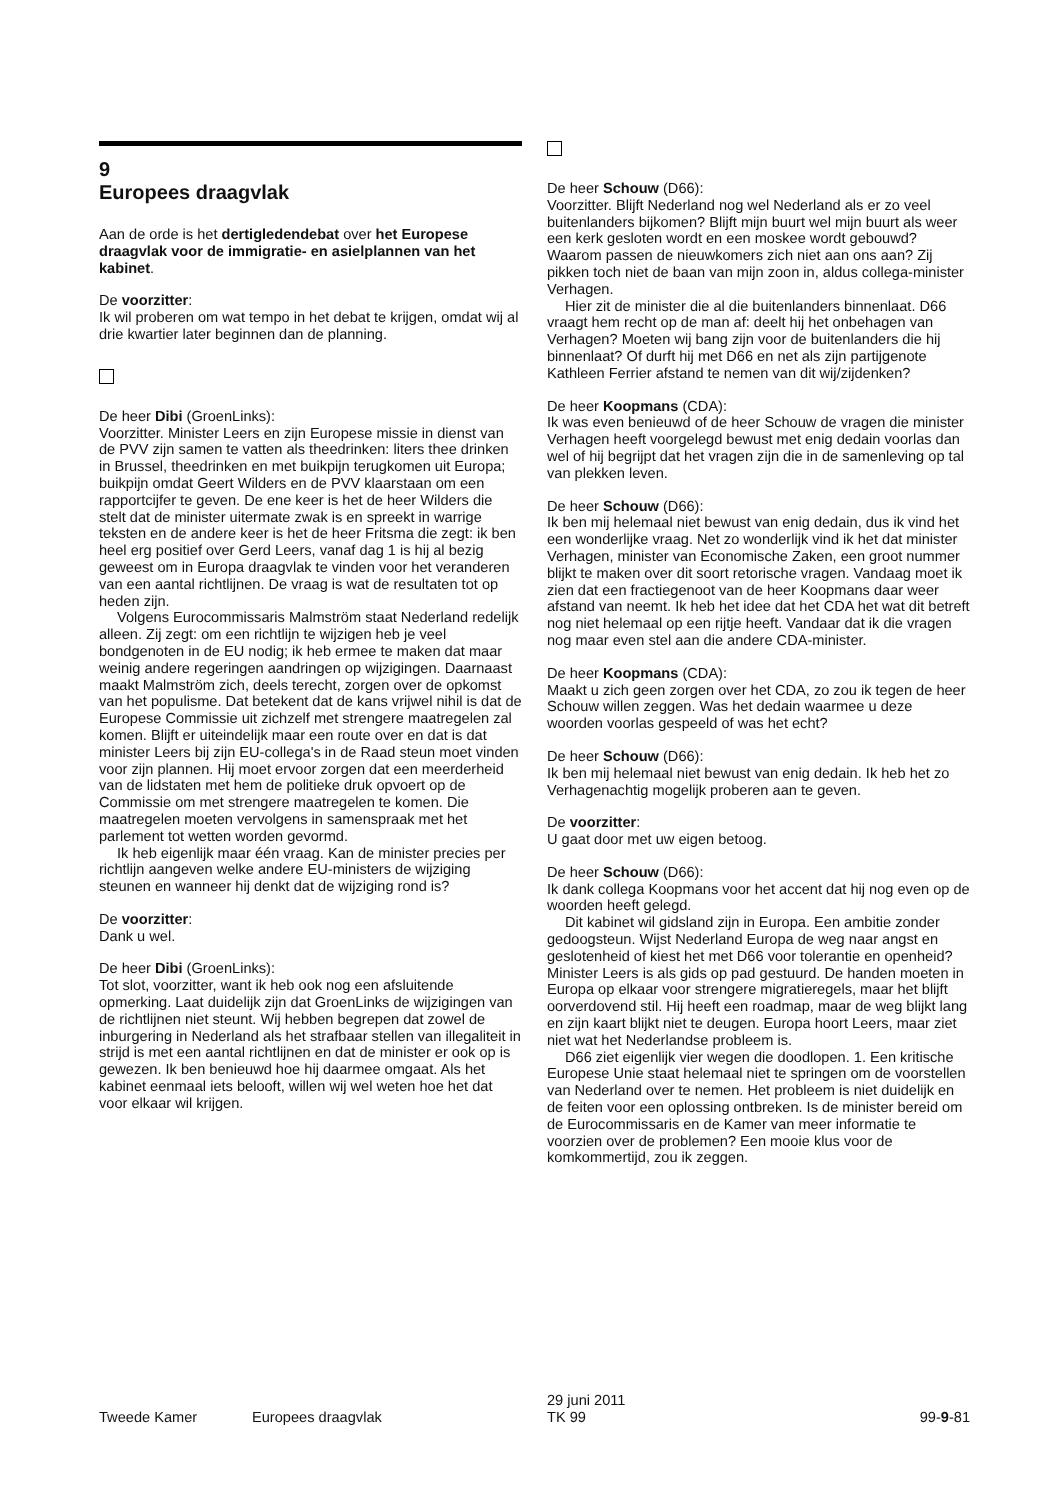9
Europees draagvlak
Aan de orde is het dertigledendebat over het Europese draagvlak voor de immigratie- en asielplannen van het kabinet.
De voorzitter:
Ik wil proberen om wat tempo in het debat te krijgen, omdat wij al drie kwartier later beginnen dan de planning.
De heer Dibi (GroenLinks):
Voorzitter. Minister Leers en zijn Europese missie in dienst van de PVV zijn samen te vatten als theedrinken: liters thee drinken in Brussel, theedrinken en met buikpijn terugkomen uit Europa; buikpijn omdat Geert Wilders en de PVV klaarstaan om een rapportcijfer te geven. De ene keer is het de heer Wilders die stelt dat de minister uitermate zwak is en spreekt in warrige teksten en de andere keer is het de heer Fritsma die zegt: ik ben heel erg positief over Gerd Leers, vanaf dag 1 is hij al bezig geweest om in Europa draagvlak te vinden voor het veranderen van een aantal richtlijnen. De vraag is wat de resultaten tot op heden zijn.
Volgens Eurocommissaris Malmström staat Nederland redelijk alleen. Zij zegt: om een richtlijn te wijzigen heb je veel bondgenoten in de EU nodig; ik heb ermee te maken dat maar weinig andere regeringen aandringen op wijzigingen. Daarnaast maakt Malmström zich, deels terecht, zorgen over de opkomst van het populisme. Dat betekent dat de kans vrijwel nihil is dat de Europese Commissie uit zichzelf met strengere maatregelen zal komen. Blijft er uiteindelijk maar een route over en dat is dat minister Leers bij zijn EU-collega's in de Raad steun moet vinden voor zijn plannen. Hij moet ervoor zorgen dat een meerderheid van de lidstaten met hem de politieke druk opvoert op de Commissie om met strengere maatregelen te komen. Die maatregelen moeten vervolgens in samenspraak met het parlement tot wetten worden gevormd.
Ik heb eigenlijk maar één vraag. Kan de minister precies per richtlijn aangeven welke andere EU-ministers de wijziging steunen en wanneer hij denkt dat de wijziging rond is?
De voorzitter:
Dank u wel.
De heer Dibi (GroenLinks):
Tot slot, voorzitter, want ik heb ook nog een afsluitende opmerking. Laat duidelijk zijn dat GroenLinks de wijzigingen van de richtlijnen niet steunt. Wij hebben begrepen dat zowel de inburgering in Nederland als het strafbaar stellen van illegaliteit in strijd is met een aantal richtlijnen en dat de minister er ook op is gewezen. Ik ben benieuwd hoe hij daarmee omgaat. Als het kabinet eenmaal iets belooft, willen wij wel weten hoe het dat voor elkaar wil krijgen.
De heer Schouw (D66):
Voorzitter. Blijft Nederland nog wel Nederland als er zo veel buitenlanders bijkomen? Blijft mijn buurt wel mijn buurt als weer een kerk gesloten wordt en een moskee wordt gebouwd? Waarom passen de nieuwkomers zich niet aan ons aan? Zij pikken toch niet de baan van mijn zoon in, aldus collega-minister Verhagen.
Hier zit de minister die al die buitenlanders binnenlaat. D66 vraagt hem recht op de man af: deelt hij het onbehagen van Verhagen? Moeten wij bang zijn voor de buitenlanders die hij binnenlaat? Of durft hij met D66 en net als zijn partijgenote Kathleen Ferrier afstand te nemen van dit wij/zijdenken?
De heer Koopmans (CDA):
Ik was even benieuwd of de heer Schouw de vragen die minister Verhagen heeft voorgelegd bewust met enig dedain voorlas dan wel of hij begrijpt dat het vragen zijn die in de samenleving op tal van plekken leven.
De heer Schouw (D66):
Ik ben mij helemaal niet bewust van enig dedain, dus ik vind het een wonderlijke vraag. Net zo wonderlijk vind ik het dat minister Verhagen, minister van Economische Zaken, een groot nummer blijkt te maken over dit soort retorische vragen. Vandaag moet ik zien dat een fractiegenoot van de heer Koopmans daar weer afstand van neemt. Ik heb het idee dat het CDA het wat dit betreft nog niet helemaal op een rijtje heeft. Vandaar dat ik die vragen nog maar even stel aan die andere CDA-minister.
De heer Koopmans (CDA):
Maakt u zich geen zorgen over het CDA, zo zou ik tegen de heer Schouw willen zeggen. Was het dedain waarmee u deze woorden voorlas gespeeld of was het echt?
De heer Schouw (D66):
Ik ben mij helemaal niet bewust van enig dedain. Ik heb het zo Verhagenachtig mogelijk proberen aan te geven.
De voorzitter:
U gaat door met uw eigen betoog.
De heer Schouw (D66):
Ik dank collega Koopmans voor het accent dat hij nog even op de woorden heeft gelegd.
Dit kabinet wil gidsland zijn in Europa. Een ambitie zonder gedoogsteun. Wijst Nederland Europa de weg naar angst en geslotenheid of kiest het met D66 voor tolerantie en openheid? Minister Leers is als gids op pad gestuurd. De handen moeten in Europa op elkaar voor strengere migratieregels, maar het blijft oorverdovend stil. Hij heeft een roadmap, maar de weg blijkt lang en zijn kaart blijkt niet te deugen. Europa hoort Leers, maar ziet niet wat het Nederlandse probleem is.
D66 ziet eigenlijk vier wegen die doodlopen. 1. Een kritische Europese Unie staat helemaal niet te springen om de voorstellen van Nederland over te nemen. Het probleem is niet duidelijk en de feiten voor een oplossing ontbreken. Is de minister bereid om de Eurocommissaris en de Kamer van meer informatie te voorzien over de problemen? Een mooie klus voor de komkommertijd, zou ik zeggen.
Tweede Kamer Europees draagvlak 29 juni 2011
TK 99 99-9-81